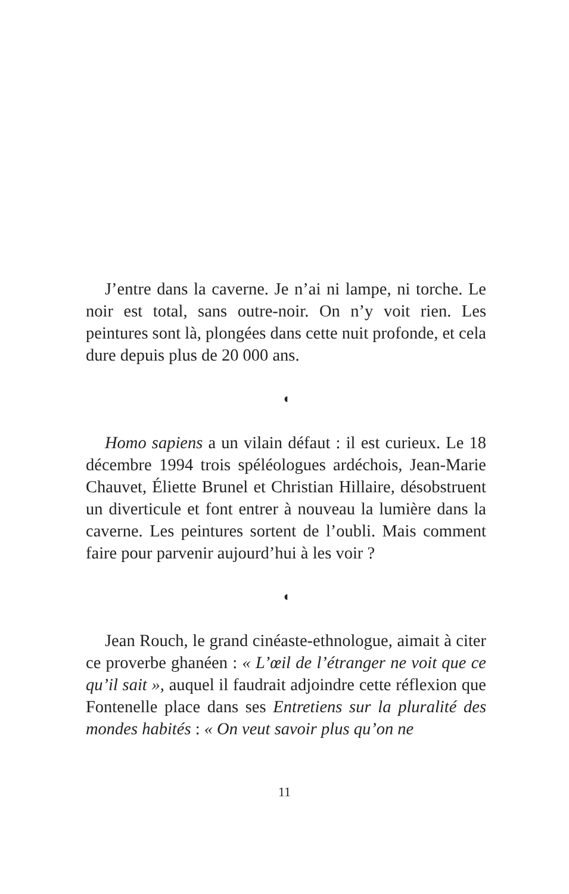J’entre dans la caverne. Je n’ai ni lampe, ni torche. Le noir est total, sans outre-noir. On n’y voit rien. Les peintures sont là, plongées dans cette nuit profonde, et cela dure depuis plus de 20 000 ans.
◖
Homo sapiens a un vilain défaut : il est curieux. Le 18 décembre 1994 trois spéléologues ardéchois, Jean-Marie Chauvet, Éliette Brunel et Christian Hillaire, désobstruent un diverticule et font entrer à nouveau la lumière dans la caverne. Les peintures sortent de l’oubli. Mais comment faire pour parvenir aujourd’hui à les voir ?
◖
Jean Rouch, le grand cinéaste-ethnologue, aimait à citer ce proverbe ghanéen : « L’œil de l’étranger ne voit que ce qu’il sait », auquel il faudrait adjoindre cette réflexion que Fontenelle place dans ses Entretiens sur la pluralité des mondes habités : « On veut savoir plus qu’on ne
11